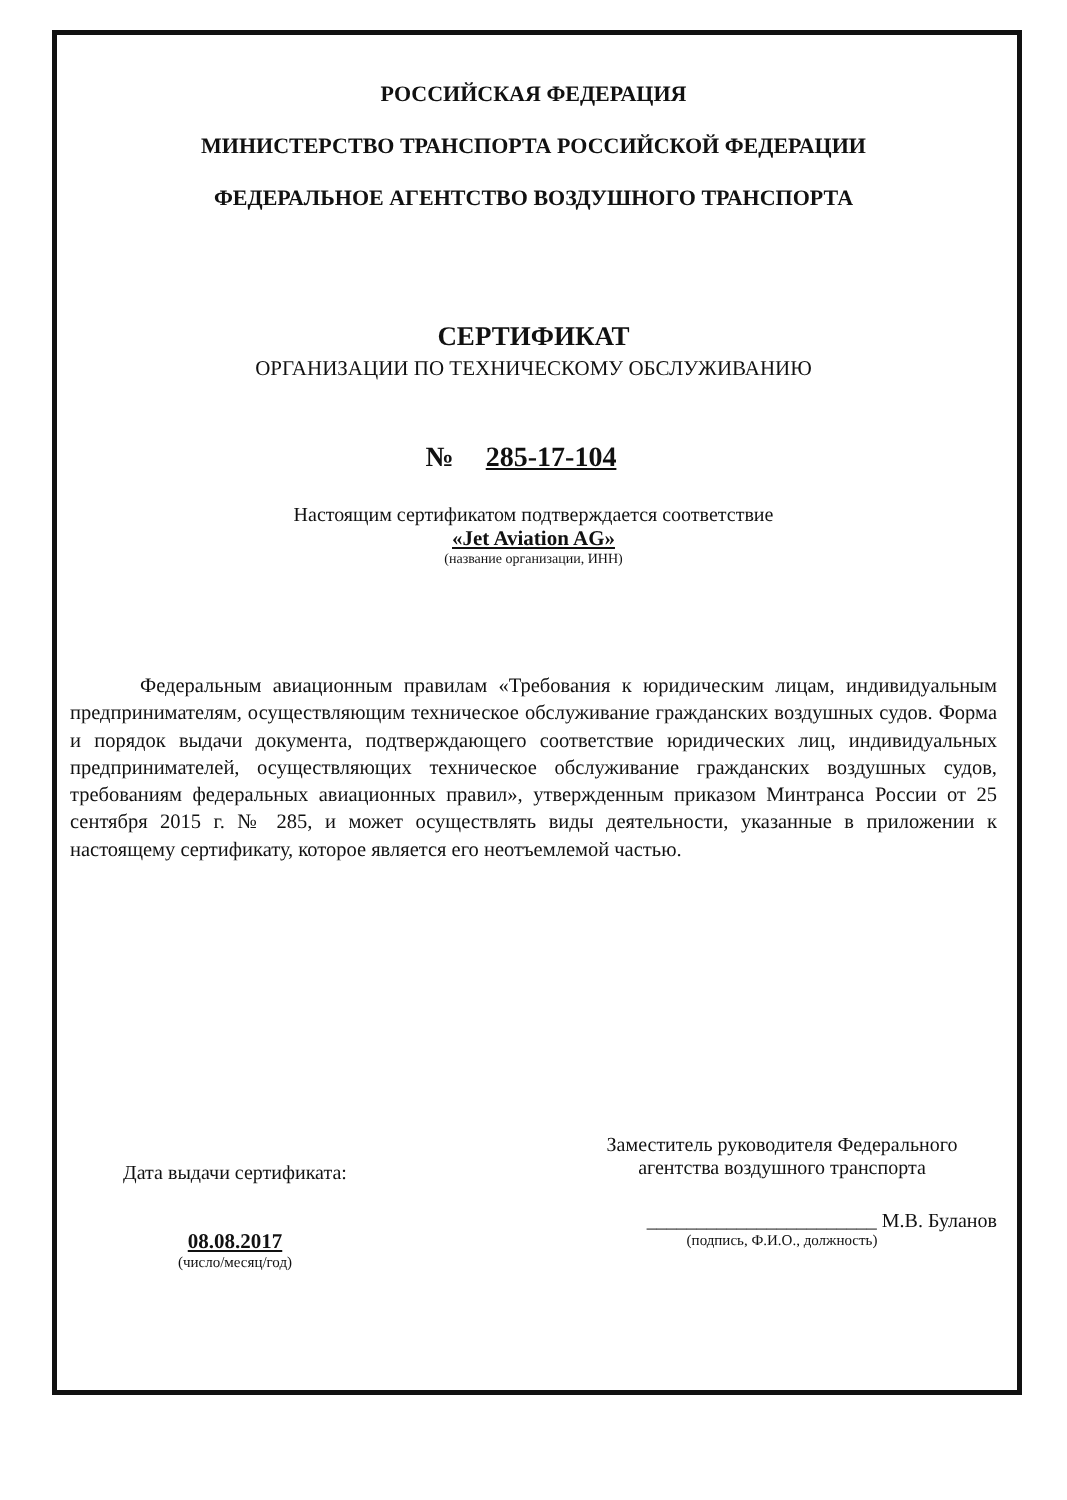РОССИЙСКАЯ ФЕДЕРАЦИЯ
МИНИСТЕРСТВО ТРАНСПОРТА РОССИЙСКОЙ ФЕДЕРАЦИИ
ФЕДЕРАЛЬНОЕ АГЕНТСТВО ВОЗДУШНОГО ТРАНСПОРТА
СЕРТИФИКАТ
ОРГАНИЗАЦИИ ПО ТЕХНИЧЕСКОМУ ОБСЛУЖИВАНИЮ
№ 285-17-104
Настоящим сертификатом подтверждается соответствие
«Jet Aviation AG»
(название организации, ИНН)
Федеральным авиационным правилам «Требования к юридическим лицам, индивидуальным предпринимателям, осуществляющим техническое обслуживание гражданских воздушных судов. Форма и порядок выдачи документа, подтверждающего соответствие юридических лиц, индивидуальных предпринимателей, осуществляющих техническое обслуживание гражданских воздушных судов, требованиям федеральных авиационных правил», утвержденным приказом Минтранса России от 25 сентября 2015 г. № 285, и может осуществлять виды деятельности, указанные в приложении к настоящему сертификату, которое является его неотъемлемой частью.
Дата выдачи сертификата:
08.08.2017
(число/месяц/год)
Заместитель руководителя Федерального агентства воздушного транспорта
_______________________ М.В. Буланов
(подпись, Ф.И.О., должность)